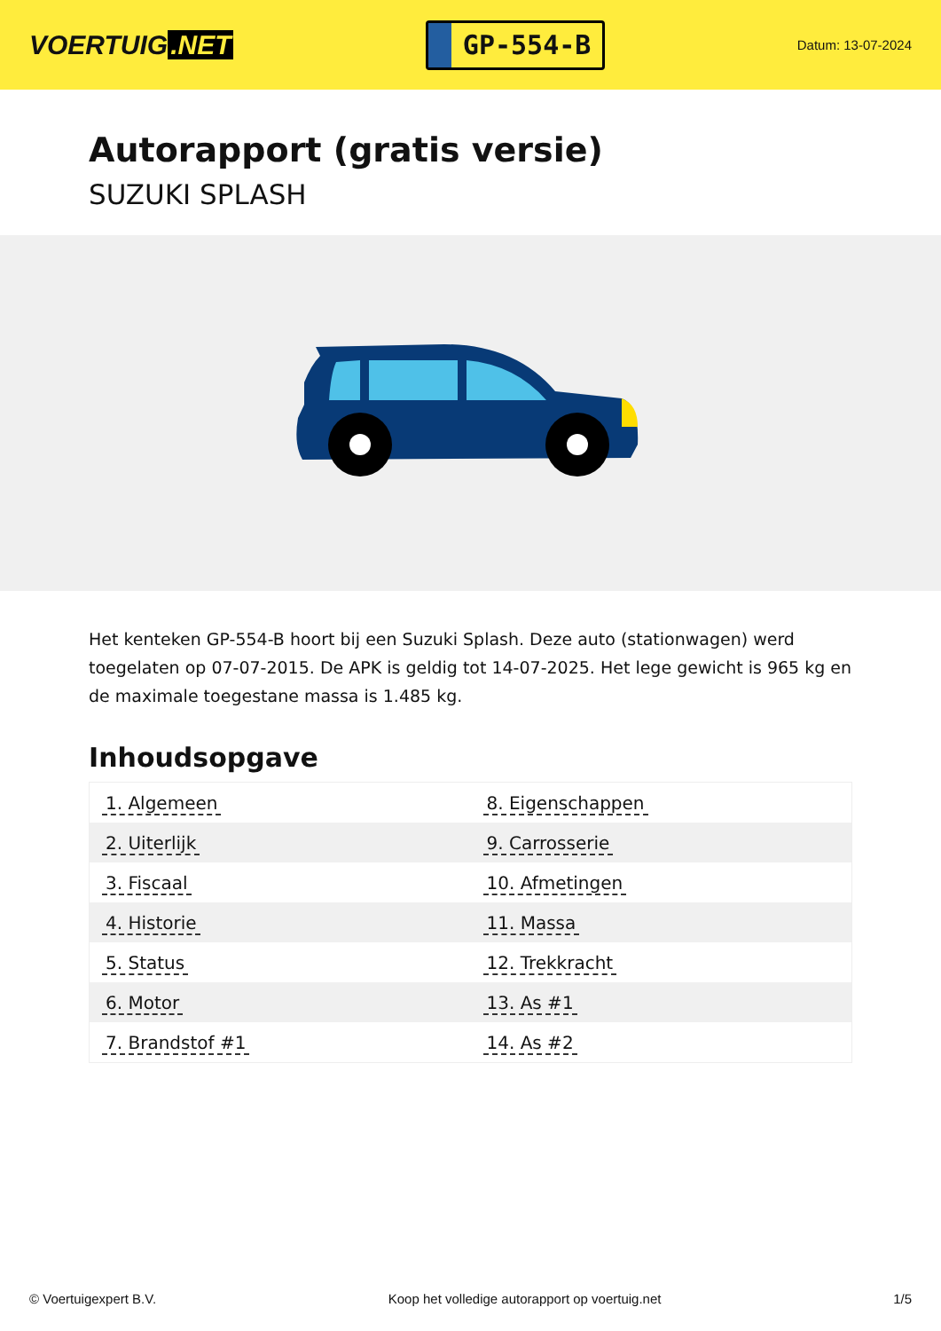VOERTUIG.NET
GP-554-B
Datum: 13-07-2024
Autorapport (gratis versie)
SUZUKI SPLASH
Het kenteken GP-554-B hoort bij een Suzuki Splash. Deze auto (stationwagen) werd toegelaten op 07-07-2015. De APK is geldig tot 14-07-2025. Het lege gewicht is 965 kg en de maximale toegestane massa is 1.485 kg.
Inhoudsopgave
| 1. Algemeen | 8. Eigenschappen |
| 2. Uiterlijk | 9. Carrosserie |
| 3. Fiscaal | 10. Afmetingen |
| 4. Historie | 11. Massa |
| 5. Status | 12. Trekkracht |
| 6. Motor | 13. As #1 |
| 7. Brandstof #1 | 14. As #2 |
© Voertuigexpert B.V. Koop het volledige autorapport op voertuig.net
1/5